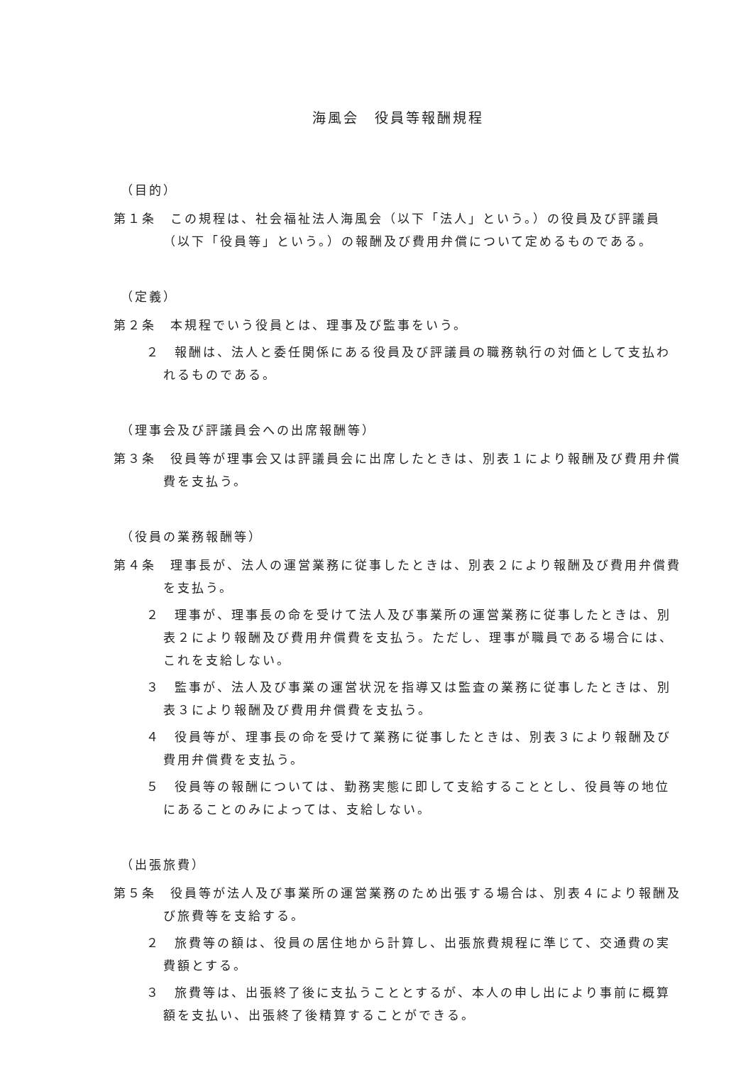海風会　役員等報酬規程
（目的）
第１条　この規程は、社会福祉法人海風会（以下「法人」という。）の役員及び評議員（以下「役員等」という。）の報酬及び費用弁償について定めるものである。
（定義）
第２条　本規程でいう役員とは、理事及び監事をいう。
２　報酬は、法人と委任関係にある役員及び評議員の職務執行の対価として支払われるものである。
（理事会及び評議員会への出席報酬等）
第３条　役員等が理事会又は評議員会に出席したときは、別表１により報酬及び費用弁償費を支払う。
（役員の業務報酬等）
第４条　理事長が、法人の運営業務に従事したときは、別表２により報酬及び費用弁償費を支払う。
２　理事が、理事長の命を受けて法人及び事業所の運営業務に従事したときは、別表２により報酬及び費用弁償費を支払う。ただし、理事が職員である場合には、これを支給しない。
３　監事が、法人及び事業の運営状況を指導又は監査の業務に従事したときは、別表３により報酬及び費用弁償費を支払う。
４　役員等が、理事長の命を受けて業務に従事したときは、別表３により報酬及び費用弁償費を支払う。
５　役員等の報酬については、勤務実態に即して支給することとし、役員等の地位にあることのみによっては、支給しない。
（出張旅費）
第５条　役員等が法人及び事業所の運営業務のため出張する場合は、別表４により報酬及び旅費等を支給する。
２　旅費等の額は、役員の居住地から計算し、出張旅費規程に準じて、交通費の実費額とする。
３　旅費等は、出張終了後に支払うこととするが、本人の申し出により事前に概算額を支払い、出張終了後精算することができる。